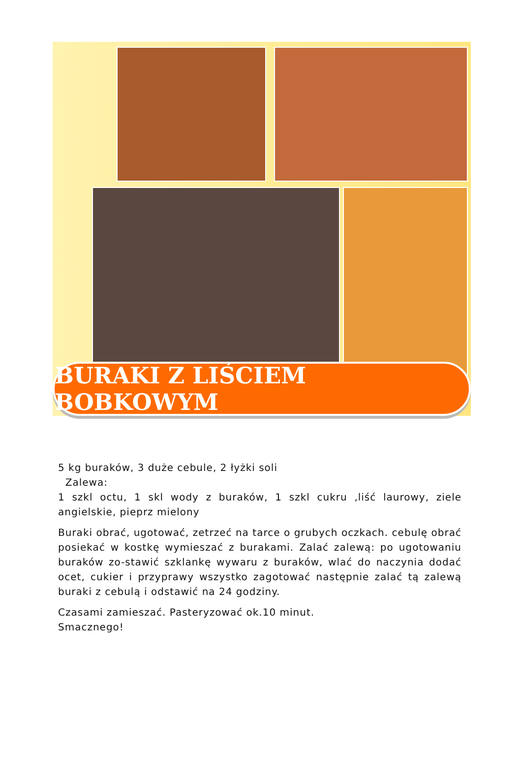BURAKI Z LIŚCIEM BOBKOWYM
5 kg buraków, 3 duże cebule, 2 łyżki soli
Zalewa:
1 szkl octu, 1 skl wody z buraków, 1 szkl cukru ,liść laurowy, ziele angielskie, pieprz mielony
Buraki obrać, ugotować, zetrzeć na tarce o grubych oczkach. cebulę obrać posiekać w kostkę wymieszać z burakami. Zalać zalewą: po ugotowaniu buraków zo-stawić szklankę wywaru z buraków, wlać do naczynia dodać ocet, cukier i przyprawy wszystko zagotować następnie zalać tą zalewą buraki z cebulą i odstawić na 24 godziny.
Czasami zamieszać. Pasteryzować ok.10 minut.
Smacznego!